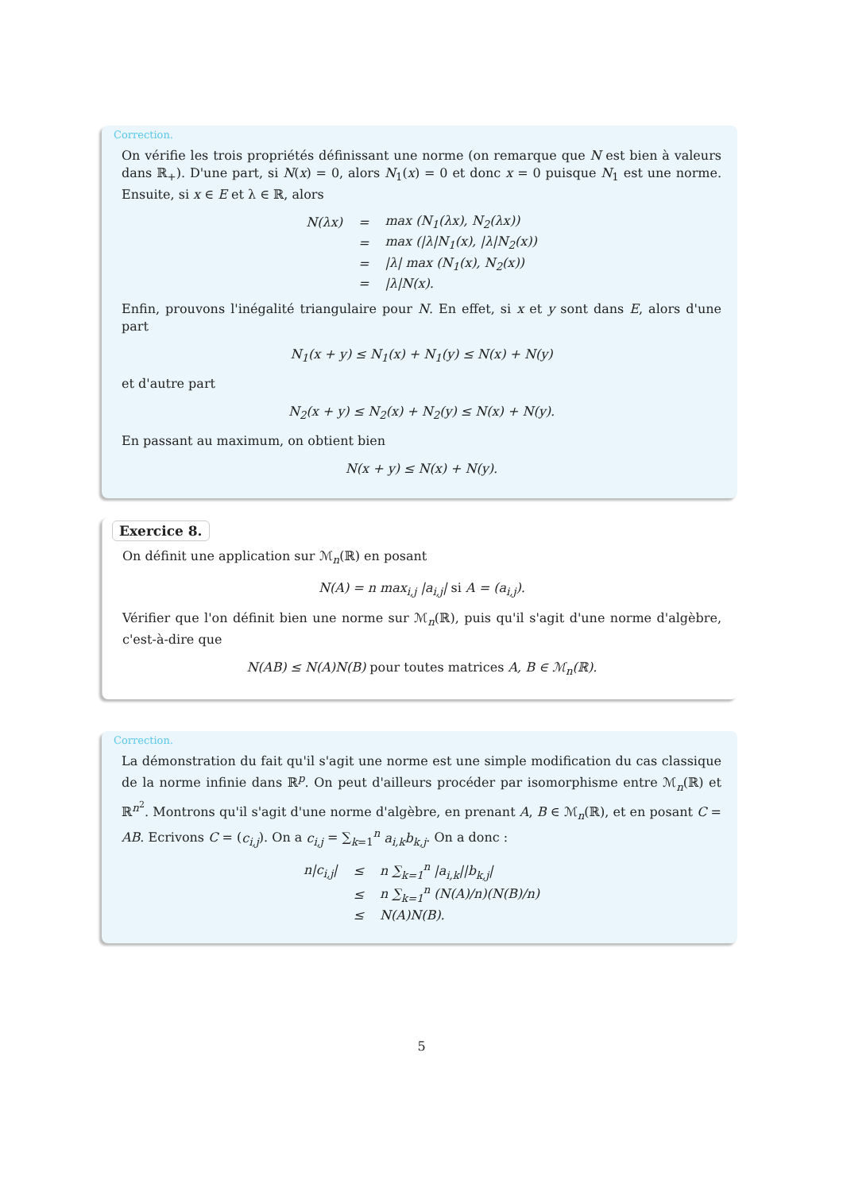Correction.
On vérifie les trois propriétés définissant une norme (on remarque que N est bien à valeurs dans ℝ<sub>+</sub>). D'une part, si N(x) = 0, alors N<sub>1</sub>(x) = 0 et donc x = 0 puisque N<sub>1</sub> est une norme. Ensuite, si x ∈ E et λ ∈ ℝ, alors
| N(λx) | = | max (N<sub>1</sub>(λx), N<sub>2</sub>(λx)) |
| | = | max (/λ/N<sub>1</sub>(x), /λ/N<sub>2</sub>(x)) |
| | = | /λ/ max (N<sub>1</sub>(x), N<sub>2</sub>(x)) |
| | = | /λ/N(x). |
Enfin, prouvons l'inégalité triangulaire pour N. En effet, si x et y sont dans E, alors d'une part
N<sub>1</sub>(x + y) ≤ N<sub>1</sub>(x) + N<sub>1</sub>(y) ≤ N(x) + N(y)
et d'autre part
N<sub>2</sub>(x + y) ≤ N<sub>2</sub>(x) + N<sub>2</sub>(y) ≤ N(x) + N(y).
En passant au maximum, on obtient bien
N(x + y) ≤ N(x) + N(y).
Exercice 8.
On définit une application sur ℳ<sub>n</sub>(ℝ) en posant
N(A) = n max<sub>i,j</sub> |a<sub>i,j</sub>| si A = (a<sub>i,j</sub>).
Vérifier que l'on définit bien une norme sur ℳ<sub>n</sub>(ℝ), puis qu'il s'agit d'une norme d'algèbre, c'est-à-dire que
N(AB) ≤ N(A)N(B) pour toutes matrices A, B ∈ ℳ<sub>n</sub>(ℝ).
Correction.
La démonstration du fait qu'il s'agit une norme est une simple modification du cas classique de la norme infinie dans ℝ<sup>p</sup>. On peut d'ailleurs procéder par isomorphisme entre ℳ<sub>n</sub>(ℝ) et ℝ<sup>n<sup>2</sup></sup>. Montrons qu'il s'agit d'une norme d'algèbre, en prenant A, B ∈ ℳ<sub>n</sub>(ℝ), et en posant C = AB. Ecrivons C = (c<sub>i,j</sub>). On a c<sub>i,j</sub> = ∑<sub>k=1</sub><sup>n</sup> a<sub>i,k</sub>b<sub>k,j</sub>. On a donc :
| n/c<sub>i,j</sub>/ | ≤ | n ∑<sub>k=1</sub><sup>n</sup> /a<sub>i,k</sub>//b<sub>k,j</sub>/ |
| | ≤ | n ∑<sub>k=1</sub><sup>n</sup> (N(A)/n)(N(B)/n) |
| | ≤ | N(A)N(B). |
5